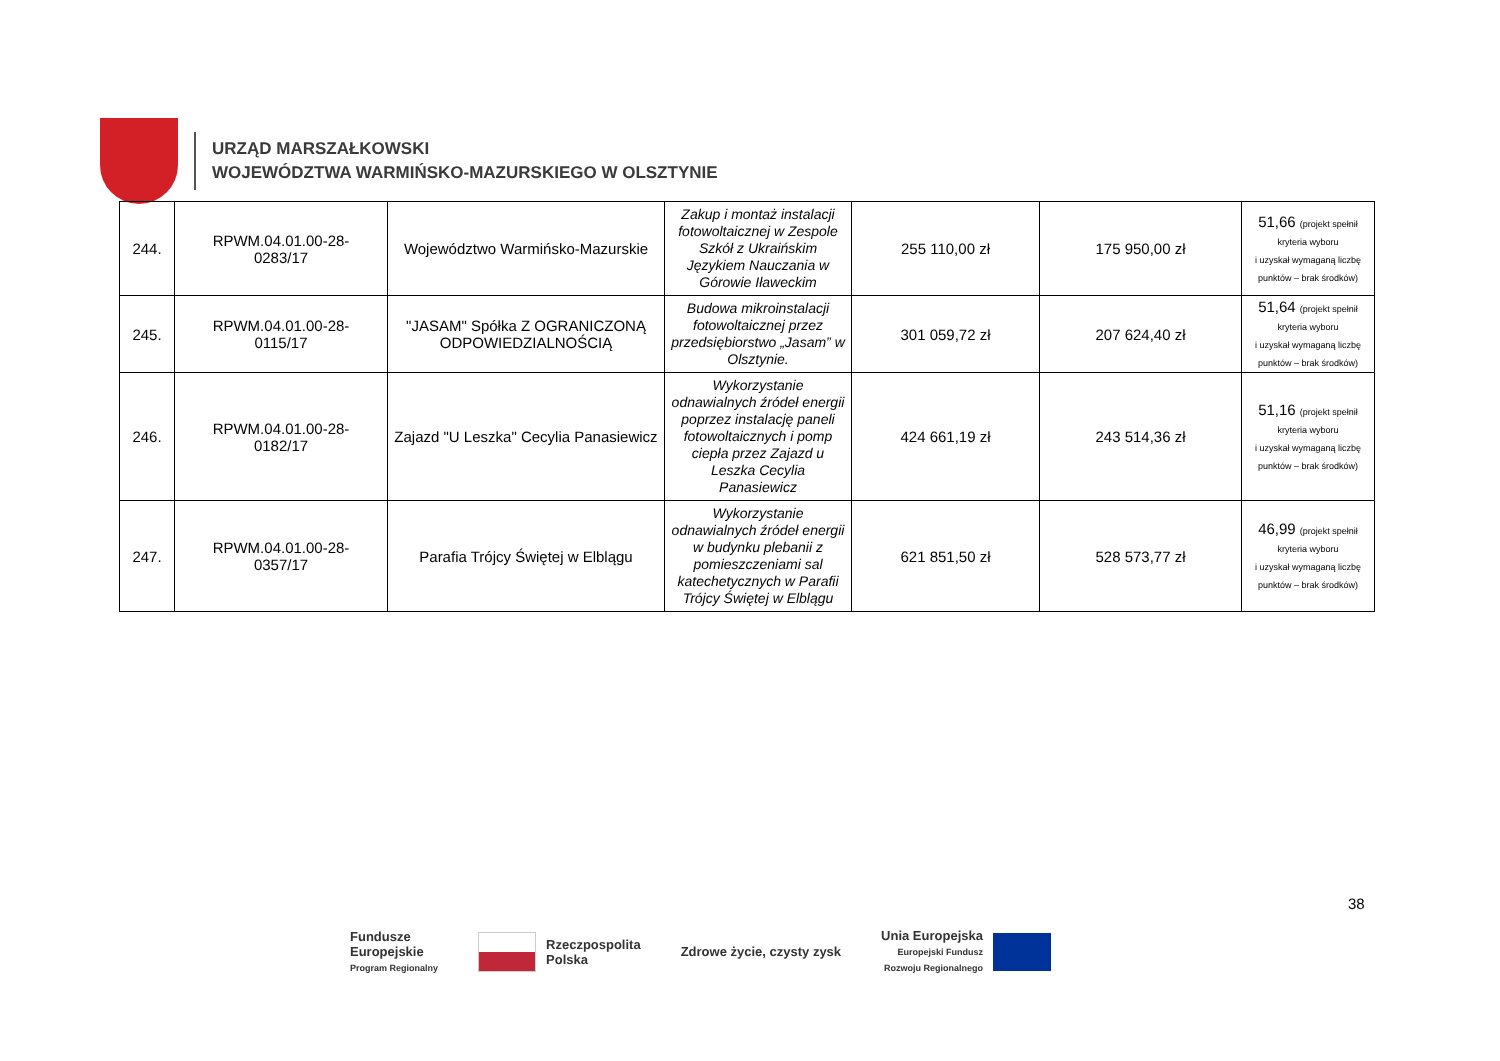URZĄD MARSZAŁKOWSKI
WOJEWÓDZTWA WARMIŃSKO-MAZURSKIEGO W OLSZTYNIE
| 244. | RPWM.04.01.00-28- 0283/17 | Województwo Warmińsko-Mazurskie | Zakup i montaż instalacji fotowoltaicznej w Zespole Szkół z Ukraińskim Językiem Nauczania w Górowie Iławeckim | 255 110,00 zł | 175 950,00 zł | 51,66 (projekt spełnił kryteria wyboru i uzyskał wymaganą liczbę punktów – brak środków) |
| 245. | RPWM.04.01.00-28- 0115/17 | "JASAM" Spółka Z OGRANICZONĄ ODPOWIEDZIALNOŚCIĄ | Budowa mikroinstalacji fotowoltaicznej przez przedsiębiorstwo „Jasam” w Olsztynie. | 301 059,72 zł | 207 624,40 zł | 51,64 (projekt spełnił kryteria wyboru i uzyskał wymaganą liczbę punktów – brak środków) |
| 246. | RPWM.04.01.00-28- 0182/17 | Zajazd "U Leszka" Cecylia Panasiewicz | Wykorzystanie odnawialnych źródeł energii poprzez instalację paneli fotowoltaicznych i pomp ciepła przez Zajazd u Leszka Cecylia Panasiewicz | 424 661,19 zł | 243 514,36 zł | 51,16 (projekt spełnił kryteria wyboru i uzyskał wymaganą liczbę punktów – brak środków) |
| 247. | RPWM.04.01.00-28- 0357/17 | Parafia Trójcy Świętej w Elblągu | Wykorzystanie odnawialnych źródeł energii w budynku plebanii z pomieszczeniami sal katechetycznych w Parafii Trójcy Świętej w Elblągu | 621 851,50 zł | 528 573,77 zł | 46,99 (projekt spełnił kryteria wyboru i uzyskał wymaganą liczbę punktów – brak środków) |
38
Fundusze
Europejskie
Program Regionalny
Rzeczpospolita
Polska
Zdrowe życie, czysty zysk
Unia Europejska
Europejski Fundusz
Rozwoju Regionalnego